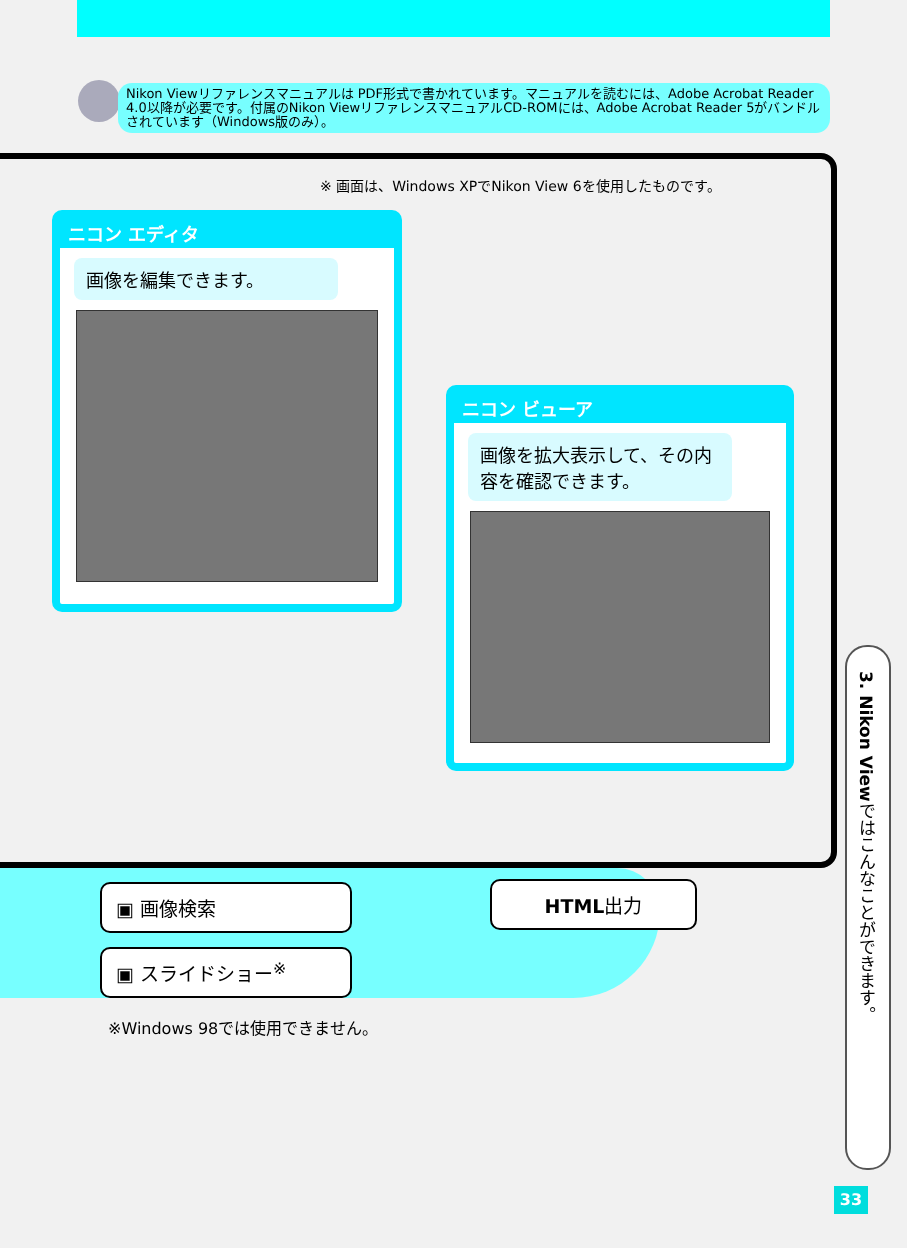Nikon Viewリファレンスマニュアルは PDF形式で書かれています。マニュアルを読むには、Adobe Acrobat Reader 4.0以降が必要です。付属のNikon ViewリファレンスマニュアルCD-ROMには、Adobe Acrobat Reader 5がバンドルされています（Windows版のみ）。
※ 画面は、Windows XPでNikon View 6を使用したものです。
ニコン エディタ
画像を編集できます。
ニコン ビューア
画像を拡大表示して、その内容を確認できます。
▣ 画像検索 HTML出力
▣ スライドショー<sup>※</sup>
※Windows 98では使用できません。
3. Nikon Viewではこんなことができます。
33